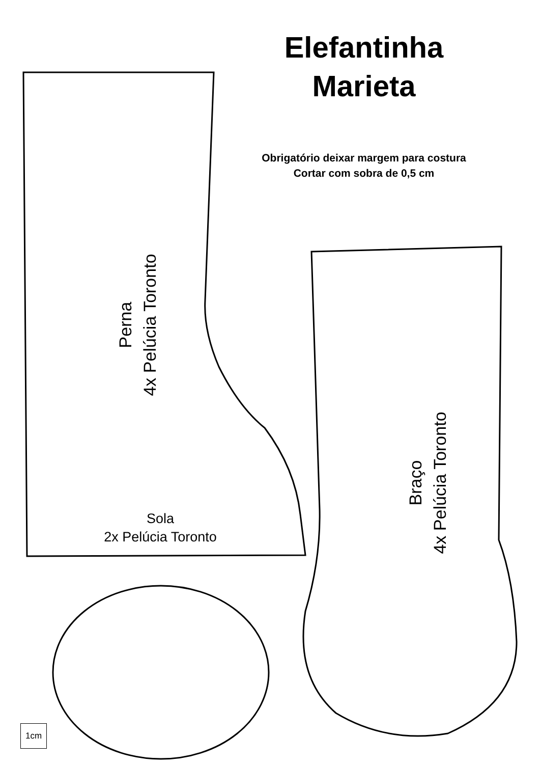Elefantinha
Marieta
Obrigatório deixar margem para costura
Cortar com sobra de 0,5 cm
Perna
4x Pelúcia Toronto
Braço
4x Pelúcia Toronto
Sola
2x Pelúcia Toronto
1cm